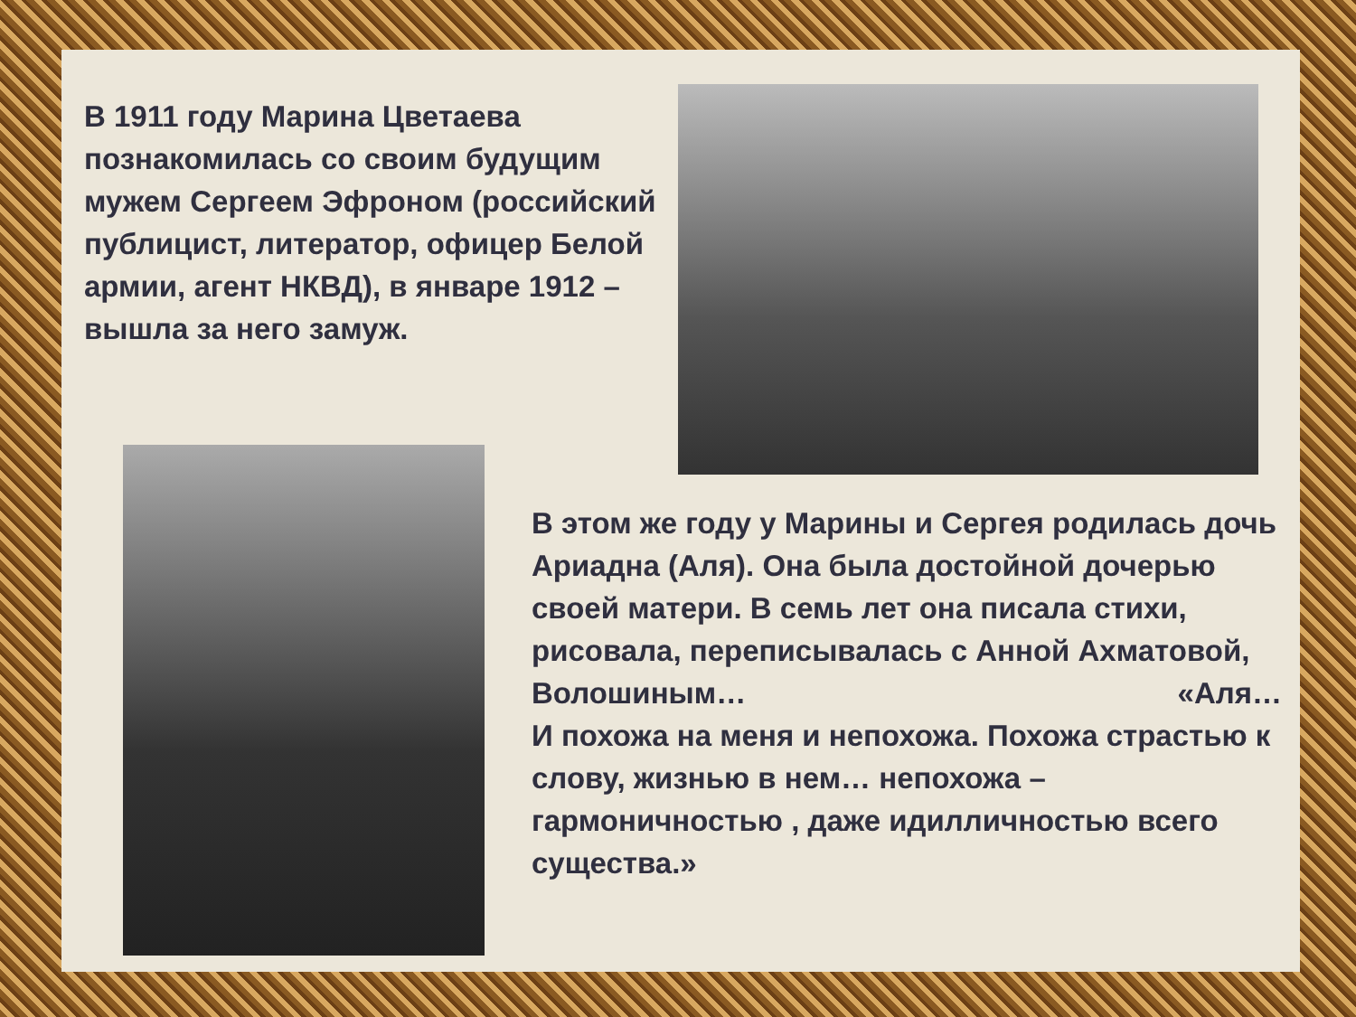В 1911 году Марина Цветаева познакомилась со своим будущим мужем Сергеем Эфроном (российский публицист, литератор, офицер Белой армии, агент НКВД), в январе 1912 – вышла за него замуж.
В этом же году у Марины и Сергея родилась дочь Ариадна (Аля). Она была достойной дочерью своей матери. В семь лет она писала стихи, рисовала, переписывалась с Анной Ахматовой,
Волошиным… «Аля…
И похожа на меня и непохожа. Похожа страстью к слову, жизнью в нем… непохожа – гармоничностью , даже идилличностью всего существа.»